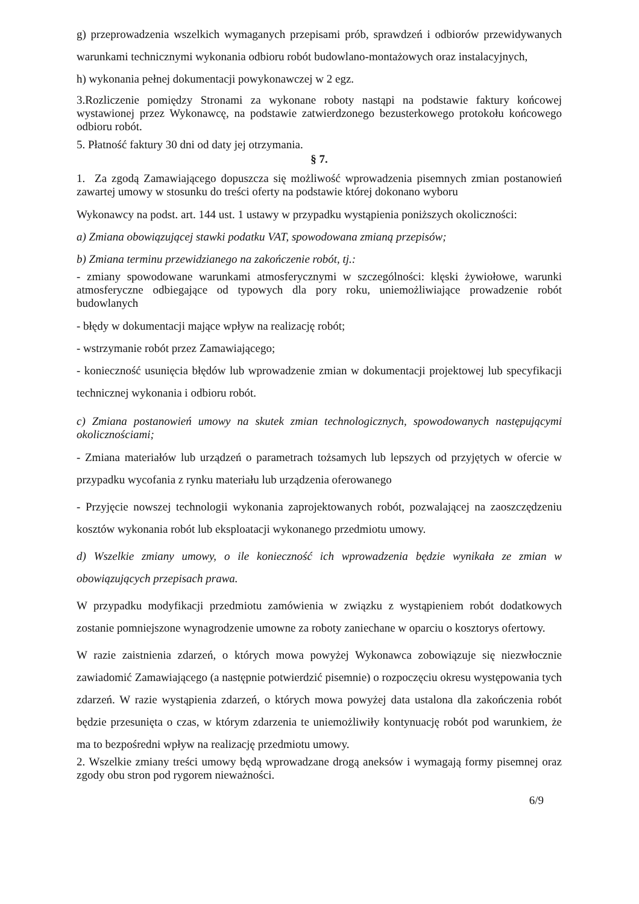g) przeprowadzenia wszelkich wymaganych przepisami prób, sprawdzeń i odbiorów przewidywanych warunkami technicznymi wykonania odbioru robót budowlano-montażowych oraz instalacyjnych,
h) wykonania pełnej dokumentacji powykonawczej w 2 egz.
3.Rozliczenie pomiędzy Stronami za wykonane roboty nastąpi na podstawie faktury końcowej wystawionej przez Wykonawcę, na podstawie zatwierdzonego bezusterkowego protokołu końcowego odbioru robót.
5. Płatność faktury 30 dni od daty jej otrzymania.
§ 7.
1. Za zgodą Zamawiającego dopuszcza się możliwość wprowadzenia pisemnych zmian postanowień zawartej umowy w stosunku do treści oferty na podstawie której dokonano wyboru
Wykonawcy na podst. art. 144 ust. 1 ustawy w przypadku wystąpienia poniższych okoliczności:
a) Zmiana obowiązującej stawki podatku VAT, spowodowana zmianą przepisów;
b) Zmiana terminu przewidzianego na zakończenie robót, tj.:
- zmiany spowodowane warunkami atmosferycznymi w szczególności: klęski żywiołowe, warunki atmosferyczne odbiegające od typowych dla pory roku, uniemożliwiające prowadzenie robót budowlanych
- błędy w dokumentacji mające wpływ na realizację robót;
- wstrzymanie robót przez Zamawiającego;
- konieczność usunięcia błędów lub wprowadzenie zmian w dokumentacji projektowej lub specyfikacji technicznej wykonania i odbioru robót.
c) Zmiana postanowień umowy na skutek zmian technologicznych, spowodowanych następującymi okolicznościami;
- Zmiana materiałów lub urządzeń o parametrach tożsamych lub lepszych od przyjętych w ofercie w przypadku wycofania z rynku materiału lub urządzenia oferowanego
- Przyjęcie nowszej technologii wykonania zaprojektowanych robót, pozwalającej na zaoszczędzeniu kosztów wykonania robót lub eksploatacji wykonanego przedmiotu umowy.
d) Wszelkie zmiany umowy, o ile konieczność ich wprowadzenia będzie wynikała ze zmian w obowiązujących przepisach prawa.
W przypadku modyfikacji przedmiotu zamówienia w związku z wystąpieniem robót dodatkowych zostanie pomniejszone wynagrodzenie umowne za roboty zaniechane w oparciu o kosztorys ofertowy.
W razie zaistnienia zdarzeń, o których mowa powyżej Wykonawca zobowiązuje się niezwłocznie zawiadomić Zamawiającego (a następnie potwierdzić pisemnie) o rozpoczęciu okresu występowania tych zdarzeń. W razie wystąpienia zdarzeń, o których mowa powyżej data ustalona dla zakończenia robót będzie przesunięta o czas, w którym zdarzenia te uniemożliwiły kontynuację robót pod warunkiem, że ma to bezpośredni wpływ na realizację przedmiotu umowy.
2. Wszelkie zmiany treści umowy będą wprowadzane drogą aneksów i wymagają formy pisemnej oraz zgody obu stron pod rygorem nieważności.
6/9